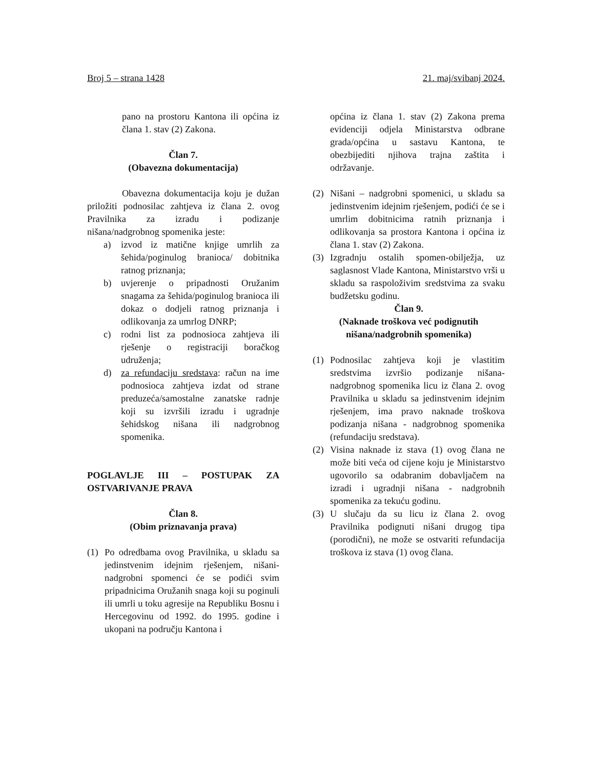Broj 5 – strana 1428 21. maj/svibanj 2024.
pano na prostoru Kantona ili općina iz člana 1. stav (2) Zakona.
Član 7.
(Obavezna dokumentacija)
Obavezna dokumentacija koju je dužan priložiti podnosilac zahtjeva iz člana 2. ovog Pravilnika za izradu i podizanje nišana/nadgrobnog spomenika jeste:
a) izvod iz matične knjige umrlih za šehida/poginulog branioca/ dobitnika ratnog priznanja;
b) uvjerenje o pripadnosti Oružanim snagama za šehida/poginulog branioca ili dokaz o dodjeli ratnog priznanja i odlikovanja za umrlog DNRP;
c) rodni list za podnosioca zahtjeva ili rješenje o registraciji boračkog udruženja;
d) za refundaciju sredstava: račun na ime podnosioca zahtjeva izdat od strane preduzeća/samostalne zanatske radnje koji su izvršili izradu i ugradnje šehidskog nišana ili nadgrobnog spomenika.
POGLAVLJE III – POSTUPAK ZA OSTVARIVANJE PRAVA
Član 8.
(Obim priznavanja prava)
(1) Po odredbama ovog Pravilnika, u skladu sa jedinstvenim idejnim rješenjem, nišani-nadgrobni spomenci će se podići svim pripadnicima Oružanih snaga koji su poginuli ili umrli u toku agresije na Republiku Bosnu i Hercegovinu od 1992. do 1995. godine i ukopani na području Kantona i
općina iz člana 1. stav (2) Zakona prema evidenciji odjela Ministarstva odbrane grada/općina u sastavu Kantona, te obezbijediti njihova trajna zaštita i održavanje.
(2) Nišani – nadgrobni spomenici, u skladu sa jedinstvenim idejnim rješenjem, podići će se i umrlim dobitnicima ratnih priznanja i odlikovanja sa prostora Kantona i općina iz člana 1. stav (2) Zakona.
(3) Izgradnju ostalih spomen-obilježja, uz saglasnost Vlade Kantona, Ministarstvo vrši u skladu sa raspoloživim sredstvima za svaku budžetsku godinu.
Član 9.
(Naknade troškova već podignutih nišana/nadgrobnih spomenika)
(1) Podnosilac zahtjeva koji je vlastitim sredstvima izvršio podizanje nišana-nadgrobnog spomenika licu iz člana 2. ovog Pravilnika u skladu sa jedinstvenim idejnim rješenjem, ima pravo naknade troškova podizanja nišana - nadgrobnog spomenika (refundaciju sredstava).
(2) Visina naknade iz stava (1) ovog člana ne može biti veća od cijene koju je Ministarstvo ugovorilo sa odabranim dobavljačem na izradi i ugradnji nišana - nadgrobnih spomenika za tekuću godinu.
(3) U slučaju da su licu iz člana 2. ovog Pravilnika podignuti nišani drugog tipa (porodični), ne može se ostvariti refundacija troškova iz stava (1) ovog člana.